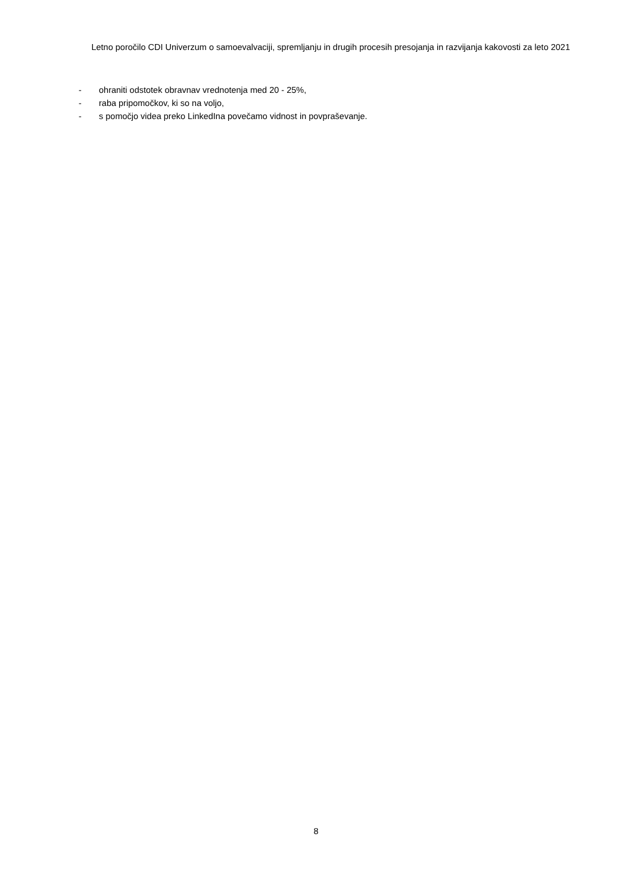Letno poročilo CDI Univerzum o samoevalvaciji, spremljanju in drugih procesih presojanja in razvijanja kakovosti za leto 2021
- ohraniti odstotek obravnav vrednotenja med 20 - 25%,
- raba pripomočkov, ki so na voljo,
- s pomočjo videa preko LinkedIna povečamo vidnost in povpraševanje.
8